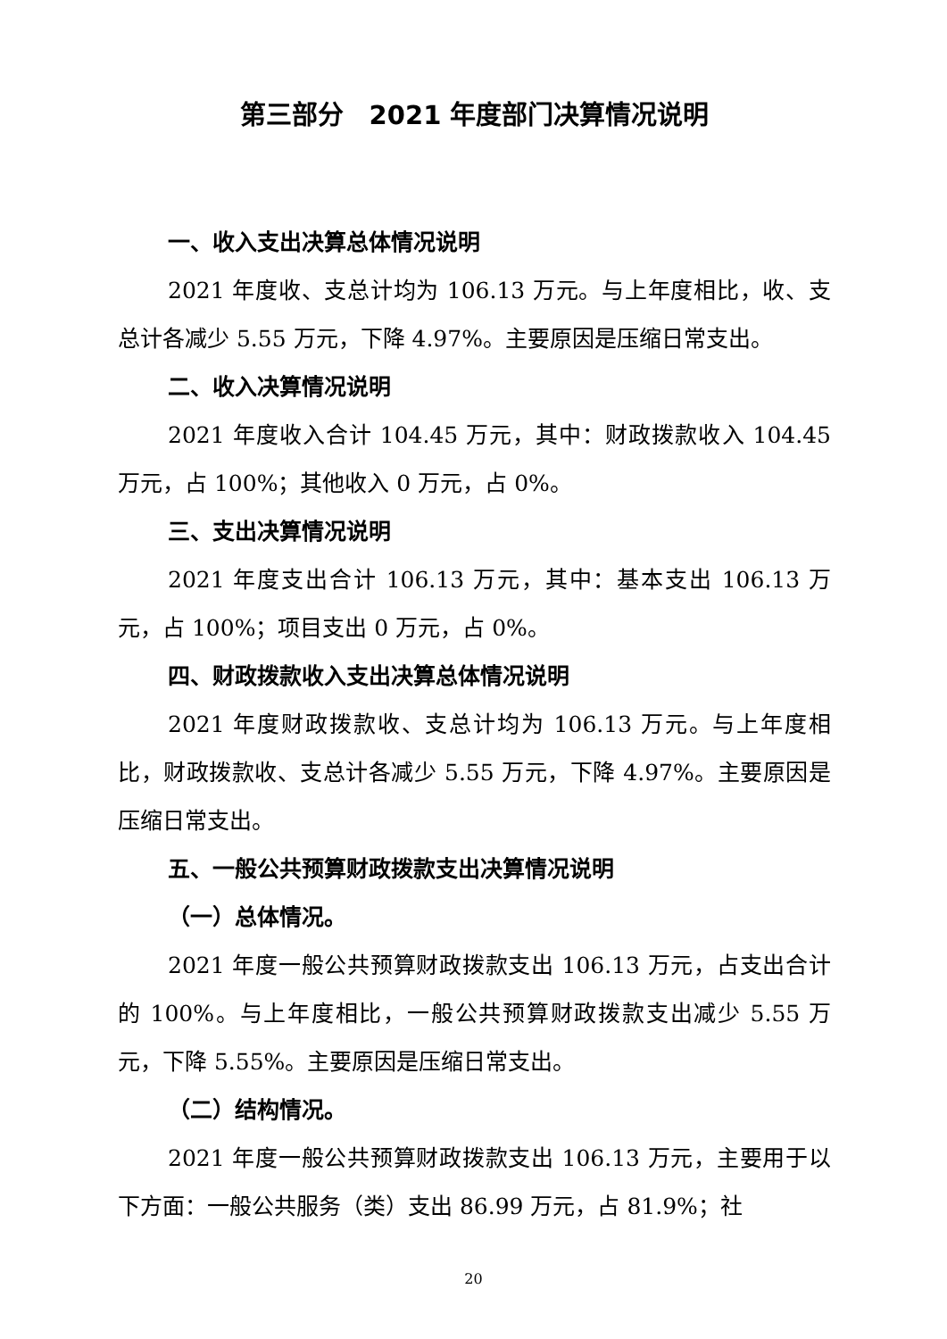第三部分　2021 年度部门决算情况说明
一、收入支出决算总体情况说明
2021 年度收、支总计均为 106.13 万元。与上年度相比，收、支总计各减少 5.55 万元，下降 4.97%。主要原因是压缩日常支出。
二、收入决算情况说明
2021 年度收入合计 104.45 万元，其中：财政拨款收入 104.45 万元，占 100%；其他收入 0 万元，占 0%。
三、支出决算情况说明
2021 年度支出合计 106.13 万元，其中：基本支出 106.13 万元，占 100%；项目支出 0 万元，占 0%。
四、财政拨款收入支出决算总体情况说明
2021 年度财政拨款收、支总计均为 106.13 万元。与上年度相比，财政拨款收、支总计各减少 5.55 万元，下降 4.97%。主要原因是压缩日常支出。
五、一般公共预算财政拨款支出决算情况说明
（一）总体情况。
2021 年度一般公共预算财政拨款支出 106.13 万元，占支出合计的 100%。与上年度相比，一般公共预算财政拨款支出减少 5.55 万元，下降 5.55%。主要原因是压缩日常支出。
（二）结构情况。
2021 年度一般公共预算财政拨款支出 106.13 万元，主要用于以下方面：一般公共服务（类）支出 86.99 万元，占 81.9%；社
20